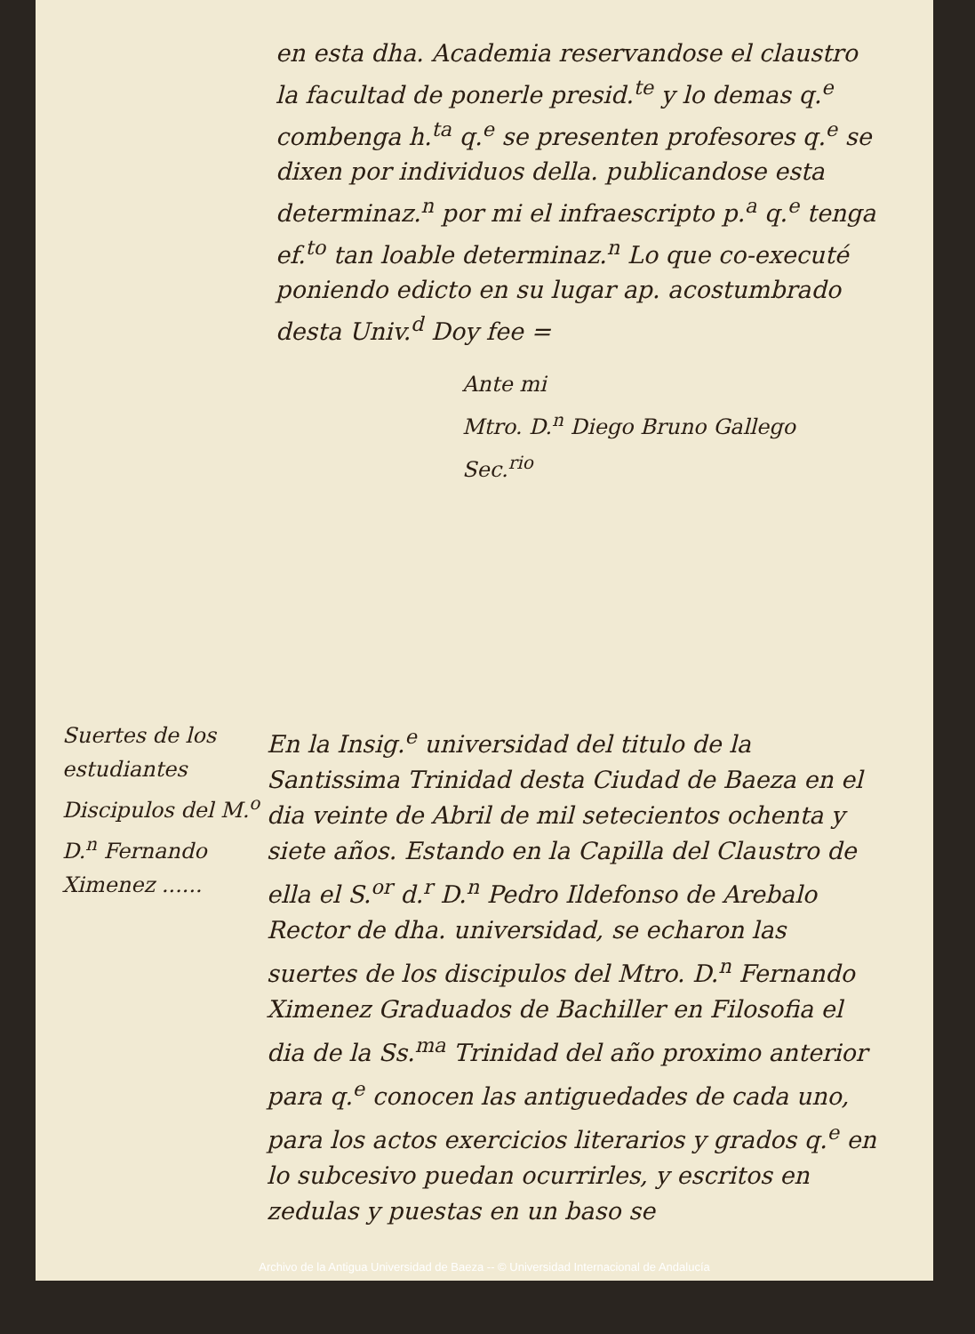en esta dha. Academia reservandose el claustro la facultad de ponerle presid.<sup>te</sup> y lo demas q.<sup>e</sup> combenga h.<sup>ta</sup> q.<sup>e</sup> se presenten profesores q.<sup>e</sup> se dixen por individuos della. publicandose esta determinaz.<sup>n</sup> por mi el infraescripto p.<sup>a</sup> q.<sup>e</sup> tenga ef.<sup>to</sup> tan loable determinaz.<sup>n</sup> Lo que co-executé poniendo edicto en su lugar ap. acostumbrado desta Univ.<sup>d</sup> Doy fee =
Ante mi
Mtro. D.<sup>n</sup> Diego Bruno Gallego
Sec.<sup>rio</sup>
Suertes de los estudiantes Discipulos del M.<sup>o</sup> D.<sup>n</sup> Fernando Ximenez ......
En la Insig.<sup>e</sup> universidad del titulo de la Santissima Trinidad desta Ciudad de Baeza en el dia veinte de Abril de mil setecientos ochenta y siete años. Estando en la Capilla del Claustro de ella el S.<sup>or</sup> d.<sup>r</sup> D.<sup>n</sup> Pedro Ildefonso de Arebalo Rector de dha. universidad, se echaron las suertes de los discipulos del Mtro. D.<sup>n</sup> Fernando Ximenez Graduados de Bachiller en Filosofia el dia de la Ss.<sup>ma</sup> Trinidad del año proximo anterior para q.<sup>e</sup> conocen las antiguedades de cada uno, para los actos exercicios literarios y grados q.<sup>e</sup> en lo subcesivo puedan ocurrirles, y escritos en zedulas y puestas en un baso se
Archivo de la Antigua Universidad de Baeza -- © Universidad Internacional de Andalucía